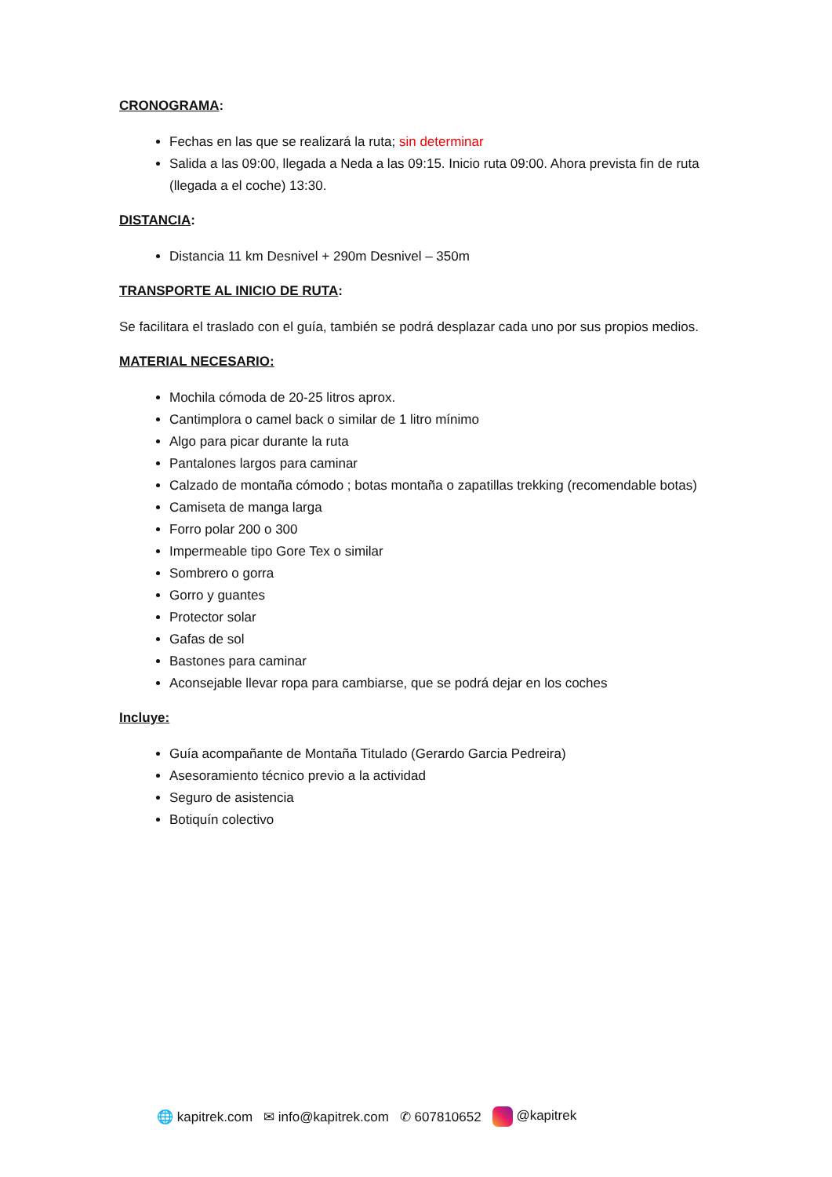CRONOGRAMA:
Fechas en las que se realizará la ruta; sin determinar
Salida a las 09:00, llegada a Neda a las 09:15. Inicio ruta 09:00. Ahora prevista fin de ruta (llegada a el coche) 13:30.
DISTANCIA:
Distancia 11 km Desnivel + 290m Desnivel – 350m
TRANSPORTE AL INICIO DE RUTA:
Se facilitara el traslado con el guía, también se podrá desplazar cada uno por sus propios medios.
MATERIAL NECESARIO:
Mochila cómoda de 20-25 litros aprox.
Cantimplora o camel back o similar de 1 litro mínimo
Algo para picar durante la ruta
Pantalones largos para caminar
Calzado de montaña cómodo ; botas montaña o zapatillas trekking (recomendable botas)
Camiseta de manga larga
Forro polar 200 o 300
Impermeable tipo Gore Tex o similar
Sombrero o gorra
Gorro y guantes
Protector solar
Gafas de sol
Bastones para caminar
Aconsejable llevar ropa para cambiarse, que se podrá dejar en los coches
Incluye:
Guía acompañante de Montaña Titulado (Gerardo Garcia Pedreira)
Asesoramiento técnico previo a la actividad
Seguro de asistencia
Botiquín colectivo
🌐 kapitrek.com ✉ info@kapitrek.com ✆ 607810652 @kapitrek